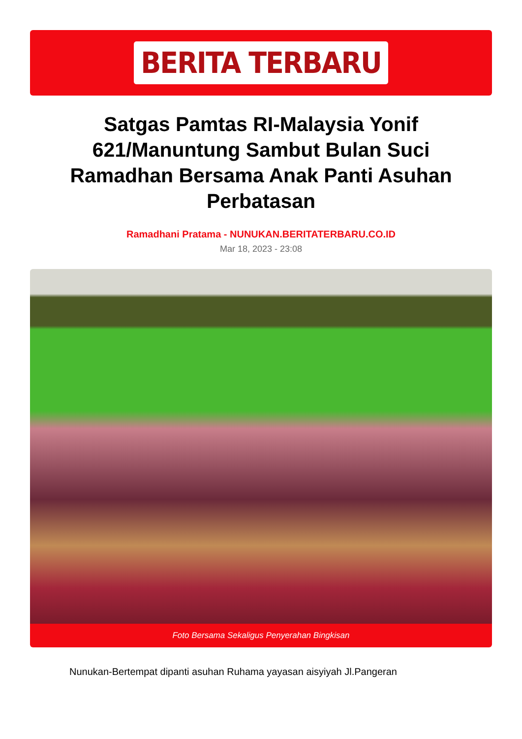BERITA TERBARU
Satgas Pamtas RI-Malaysia Yonif 621/Manuntung Sambut Bulan Suci Ramadhan Bersama Anak Panti Asuhan Perbatasan
Ramadhani Pratama - NUNUKAN.BERITATERBARU.CO.ID
Mar 18, 2023 - 23:08
Foto Bersama Sekaligus Penyerahan Bingkisan
Nunukan-Bertempat dipanti asuhan Ruhama yayasan aisyiyah Jl.Pangeran